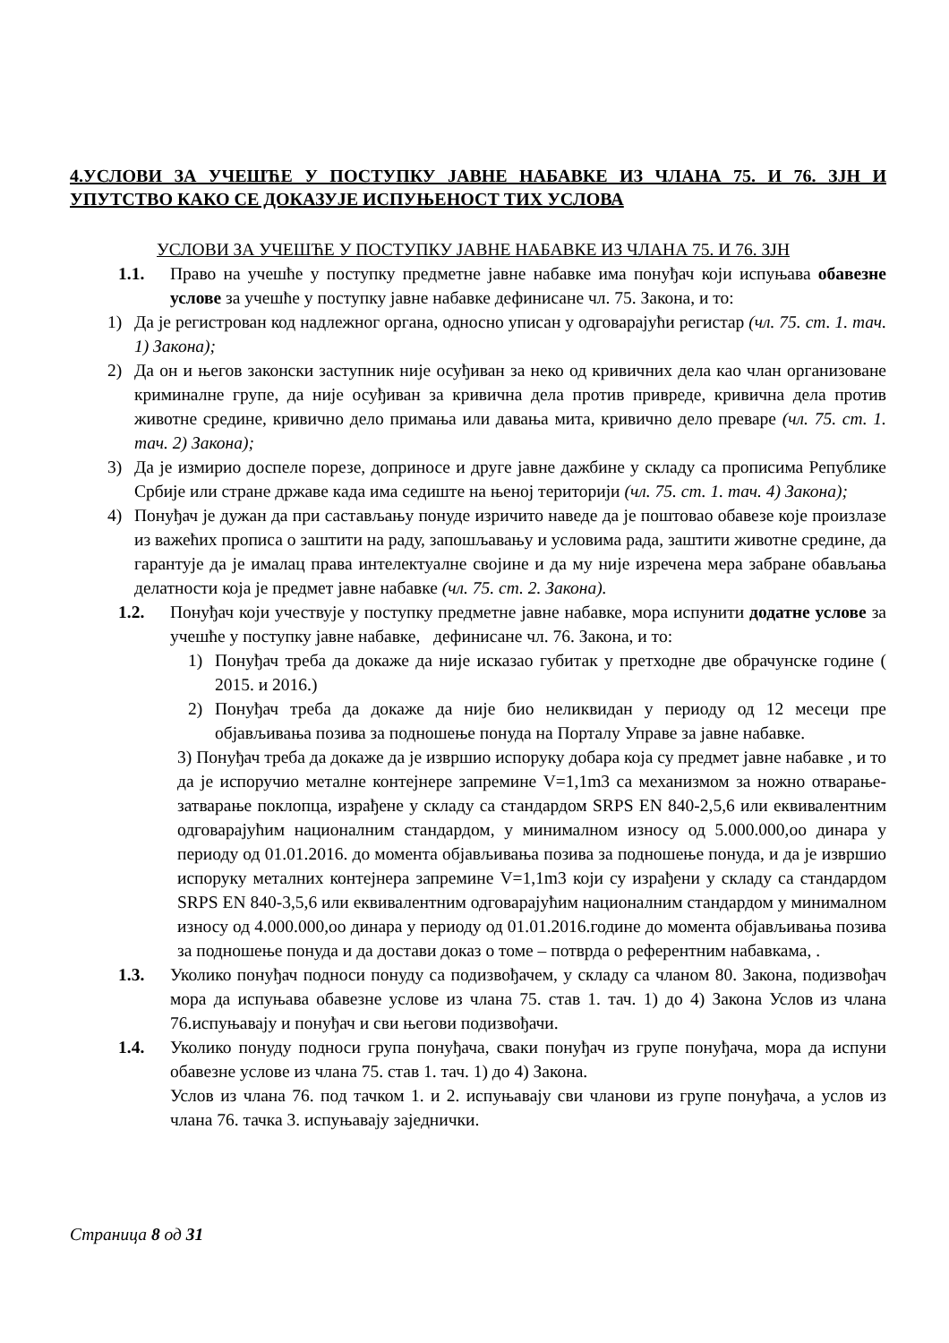4.УСЛОВИ ЗА УЧЕШЋЕ У ПОСТУПКУ ЈАВНЕ НАБАВКЕ ИЗ ЧЛАНА 75. И 76. ЗЈН И УПУТСТВО КАКО СЕ ДОКАЗУЈЕ ИСПУЊЕНОСТ ТИХ УСЛОВА
УСЛОВИ ЗА УЧЕШЋЕ У ПОСТУПКУ ЈАВНЕ НАБАВКЕ ИЗ ЧЛАНА 75. И 76. ЗЈН
1.1. Право на учешће у поступку предметне јавне набавке има понуђач који испуњава обавезне услове за учешће у поступку јавне набавке дефинисане чл. 75. Закона, и то:
1) Да је регистрован код надлежног органа, односно уписан у одговарајући регистар (чл. 75. ст. 1. тач. 1) Закона);
2) Да он и његов законски заступник није осуђиван за неко од кривичних дела као члан организоване криминалне групе, да није осуђиван за кривична дела против привреде, кривична дела против животне средине, кривично дело примања или давања мита, кривично дело преваре (чл. 75. ст. 1. тач. 2) Закона);
3) Да је измирио доспеле порезе, доприносе и друге јавне дажбине у складу са прописима Републике Србије или стране државе када има седиште на њеној територији (чл. 75. ст. 1. тач. 4) Закона);
4) Понуђач је дужан да при састављању понуде изричито наведе да је поштовао обавезе које произлазе из важећих прописа о заштити на раду, запошљавању и условима рада, заштити животне средине, да гарантује да је ималац права интелектуалне својине и да му није изречена мера забране обављања делатности која је предмет јавне набавке (чл. 75. ст. 2. Закона).
1.2. Понуђач који учествује у поступку предметне јавне набавке, мора испунити додатне услове за учешће у поступку јавне набавке, дефинисане чл. 76. Закона, и то:
1) Понуђач треба да докаже да није исказао губитак у претходне две обрачунске године ( 2015. и 2016.)
2) Понуђач треба да докаже да није био неликвидан у периоду од 12 месеци пре објављивања позива за подношење понуда на Порталу Управе за јавне набавке.
3) Понуђач треба да докаже да је извршио испоруку добара која су предмет јавне набавке , и то да је испоручио металне контејнере запремине V=1,1m3 са механизмом за ножно отварање-затварање поклопца, израђене у складу са стандардом SRPS EN 840-2,5,6 или еквивалентним одговарајућим националним стандардом, у минималном износу од 5.000.000,оо динара у периоду од 01.01.2016. до момента објављивања позива за подношење понуда, и да је извршио испоруку металних контејнера запремине V=1,1m3 који су израђени у складу са стандардом SRPS EN 840-3,5,6 или еквивалентним одговарајућим националним стандардом у минималном износу од 4.000.000,оо динара у периоду од 01.01.2016.године до момента објављивања позива за подношење понуда и да достави доказ о томе – потврда о референтним набавкама, .
1.3. Уколико понуђач подноси понуду са подизвођачем, у складу са чланом 80. Закона, подизвођач мора да испуњава обавезне услове из члана 75. став 1. тач. 1) до 4) Закона Услов из члана 76.испуњавају и понуђач и сви његови подизвођачи.
1.4. Уколико понуду подноси група понуђача, сваки понуђач из групе понуђача, мора да испуни обавезне услове из члана 75. став 1. тач. 1) до 4) Закона.
Услов из члана 76. под тачком 1. и 2. испуњавају сви чланови из групе понуђача, а услов из члана 76. тачка 3. испуњавају заједнички.
Страница 8 од 31